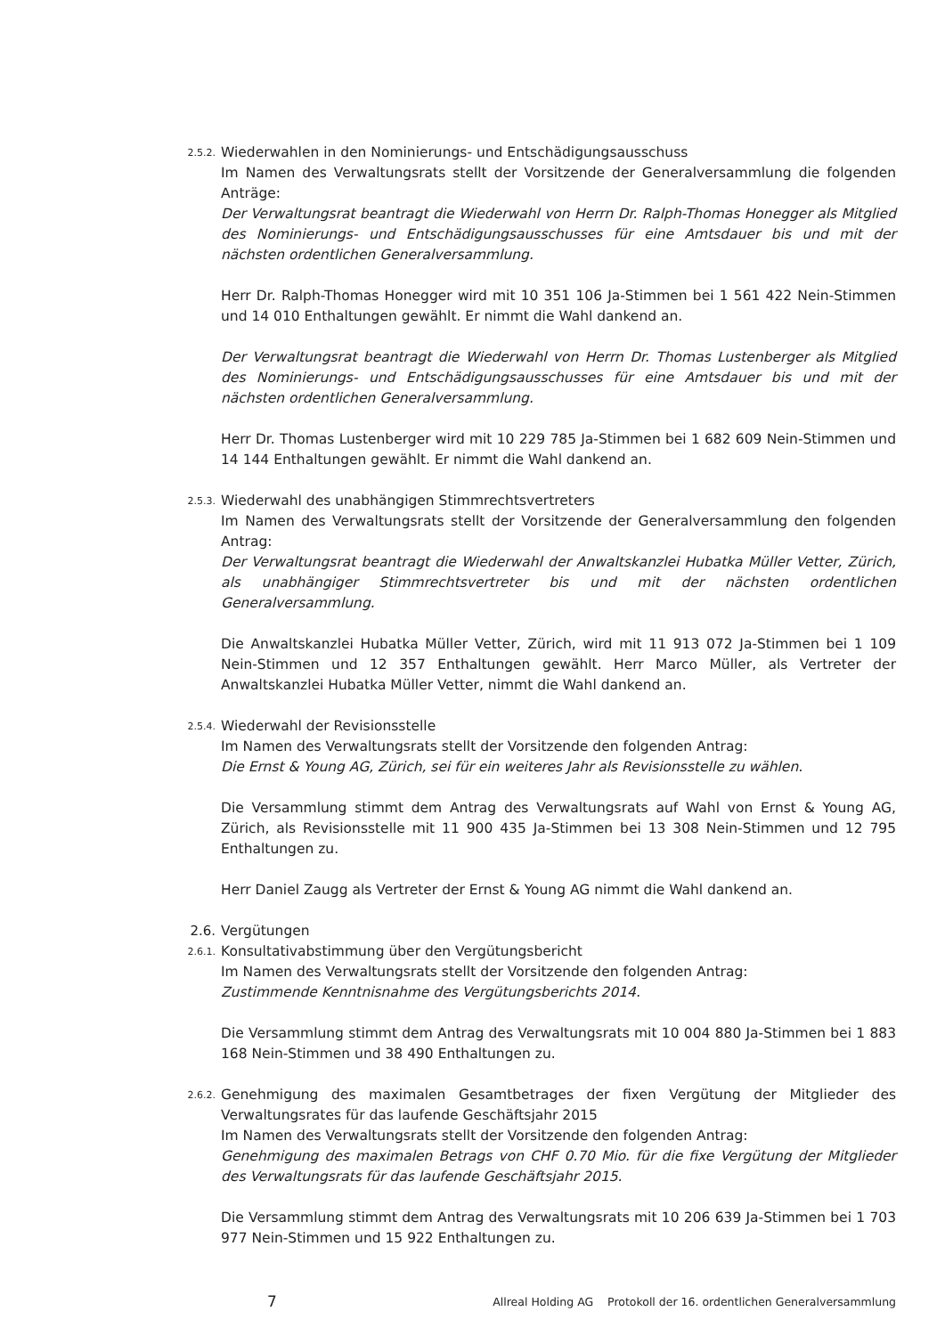2.5.2.
Wiederwahlen in den Nominierungs- und Entschädigungsausschuss
Im Namen des Verwaltungsrats stellt der Vorsitzende der Generalversammlung die folgenden Anträge:
Der Verwaltungsrat beantragt die Wiederwahl von Herrn Dr. Ralph-Thomas Honegger als Mitglied des Nominierungs- und Entschädigungsausschusses für eine Amtsdauer bis und mit der nächsten ordentlichen Generalversammlung.
Herr Dr. Ralph-Thomas Honegger wird mit 10 351 106 Ja-Stimmen bei 1 561 422 Nein-Stimmen und 14 010 Enthaltungen gewählt. Er nimmt die Wahl dankend an.
Der Verwaltungsrat beantragt die Wiederwahl von Herrn Dr. Thomas Lustenberger als Mitglied des Nominierungs- und Entschädigungsausschusses für eine Amtsdauer bis und mit der nächsten ordentlichen Generalversammlung.
Herr Dr. Thomas Lustenberger wird mit 10 229 785 Ja-Stimmen bei 1 682 609 Nein-Stimmen und 14 144 Enthaltungen gewählt. Er nimmt die Wahl dankend an.
2.5.3.
Wiederwahl des unabhängigen Stimmrechtsvertreters
Im Namen des Verwaltungsrats stellt der Vorsitzende der Generalversammlung den folgenden Antrag:
Der Verwaltungsrat beantragt die Wiederwahl der Anwaltskanzlei Hubatka Müller Vetter, Zürich, als unabhängiger Stimmrechtsvertreter bis und mit der nächsten ordentlichen Generalversammlung.
Die Anwaltskanzlei Hubatka Müller Vetter, Zürich, wird mit 11 913 072 Ja-Stimmen bei 1 109 Nein-Stimmen und 12 357 Enthaltungen gewählt. Herr Marco Müller, als Vertreter der Anwaltskanzlei Hubatka Müller Vetter, nimmt die Wahl dankend an.
2.5.4.
Wiederwahl der Revisionsstelle
Im Namen des Verwaltungsrats stellt der Vorsitzende den folgenden Antrag:
Die Ernst & Young AG, Zürich, sei für ein weiteres Jahr als Revisionsstelle zu wählen.
Die Versammlung stimmt dem Antrag des Verwaltungsrats auf Wahl von Ernst & Young AG, Zürich, als Revisionsstelle mit 11 900 435 Ja-Stimmen bei 13 308 Nein-Stimmen und 12 795 Enthaltungen zu.
Herr Daniel Zaugg als Vertreter der Ernst & Young AG nimmt die Wahl dankend an.
2.6. Vergütungen
2.6.1.
Konsultativabstimmung über den Vergütungsbericht
Im Namen des Verwaltungsrats stellt der Vorsitzende den folgenden Antrag:
Zustimmende Kenntnisnahme des Vergütungsberichts 2014.
Die Versammlung stimmt dem Antrag des Verwaltungsrats mit 10 004 880 Ja-Stimmen bei 1 883 168 Nein-Stimmen und 38 490 Enthaltungen zu.
2.6.2.
Genehmigung des maximalen Gesamtbetrages der fixen Vergütung der Mitglieder des Verwaltungsrates für das laufende Geschäftsjahr 2015
Im Namen des Verwaltungsrats stellt der Vorsitzende den folgenden Antrag:
Genehmigung des maximalen Betrags von CHF 0.70 Mio. für die fixe Vergütung der Mitglieder des Verwaltungsrats für das laufende Geschäftsjahr 2015.
Die Versammlung stimmt dem Antrag des Verwaltungsrats mit 10 206 639 Ja-Stimmen bei 1 703 977 Nein-Stimmen und 15 922 Enthaltungen zu.
7 Allreal Holding AG Protokoll der 16. ordentlichen Generalversammlung